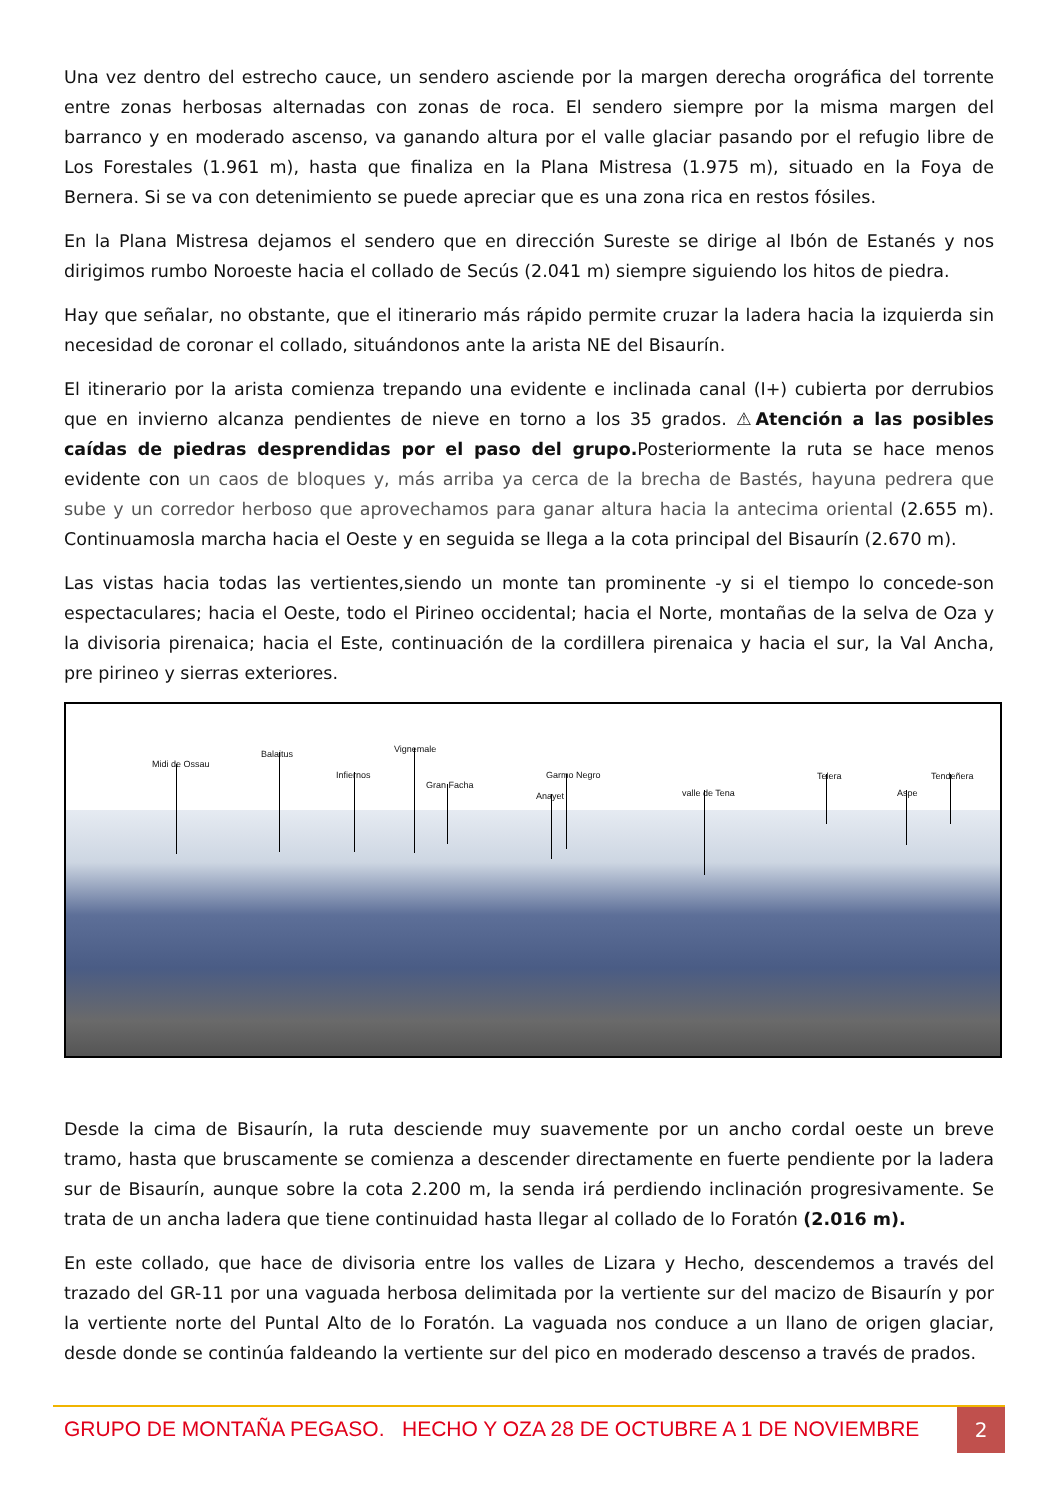Una vez dentro del estrecho cauce, un sendero asciende por la margen derecha orográfica del torrente entre zonas herbosas alternadas con zonas de roca. El sendero siempre por la misma margen del barranco y en moderado ascenso, va ganando altura por el valle glaciar pasando por el refugio libre de Los Forestales (1.961 m), hasta que finaliza en la Plana Mistresa (1.975 m), situado en la Foya de Bernera. Si se va con detenimiento se puede apreciar que es una zona rica en restos fósiles.
En la Plana Mistresa dejamos el sendero que en dirección Sureste se dirige al Ibón de Estanés y nos dirigimos rumbo Noroeste hacia el collado de Secús (2.041 m) siempre siguiendo los hitos de piedra.
Hay que señalar, no obstante, que el itinerario más rápido permite cruzar la ladera hacia la izquierda sin necesidad de coronar el collado, situándonos ante la arista NE del Bisaurín.
El itinerario por la arista comienza trepando una evidente e inclinada canal (I+) cubierta por derrubios que en invierno alcanza pendientes de nieve en torno a los 35 grados. ⚠Atención a las posibles caídas de piedras desprendidas por el paso del grupo. Posteriormente la ruta se hace menos evidente con un caos de bloques y, más arriba ya cerca de la brecha de Bastés, hayuna pedrera que sube y un corredor herboso que aprovechamos para ganar altura hacia la antecima oriental (2.655 m). Continuamosla marcha hacia el Oeste y en seguida se llega a la cota principal del Bisaurín (2.670 m).
Las vistas hacia todas las vertientes,siendo un monte tan prominente -y si el tiempo lo concede-son espectaculares; hacia el Oeste, todo el Pirineo occidental; hacia el Norte, montañas de la selva de Oza y la divisoria pirenaica; hacia el Este, continuación de la cordillera pirenaica y hacia el sur, la Val Ancha, pre pirineo y sierras exteriores.
Midi de Ossau
Balaitus
Infiernos
Vignemale
Gran Facha
Garmo Negro
Anayet valle de Tena
Telera
Aspe
Tendeñera
Desde la cima de Bisaurín, la ruta desciende muy suavemente por un ancho cordal oeste un breve tramo, hasta que bruscamente se comienza a descender directamente en fuerte pendiente por la ladera sur de Bisaurín, aunque sobre la cota 2.200 m, la senda irá perdiendo inclinación progresivamente. Se trata de un ancha ladera que tiene continuidad hasta llegar al collado de lo Foratón (2.016 m).
En este collado, que hace de divisoria entre los valles de Lizara y Hecho, descendemos a través del trazado del GR-11 por una vaguada herbosa delimitada por la vertiente sur del macizo de Bisaurín y por la vertiente norte del Puntal Alto de lo Foratón. La vaguada nos conduce a un llano de origen glaciar, desde donde se continúa faldeando la vertiente sur del pico en moderado descenso a través de prados.
GRUPO DE MONTAÑA PEGASO. HECHO Y OZA 28 DE OCTUBRE A 1 DE NOVIEMBRE
2